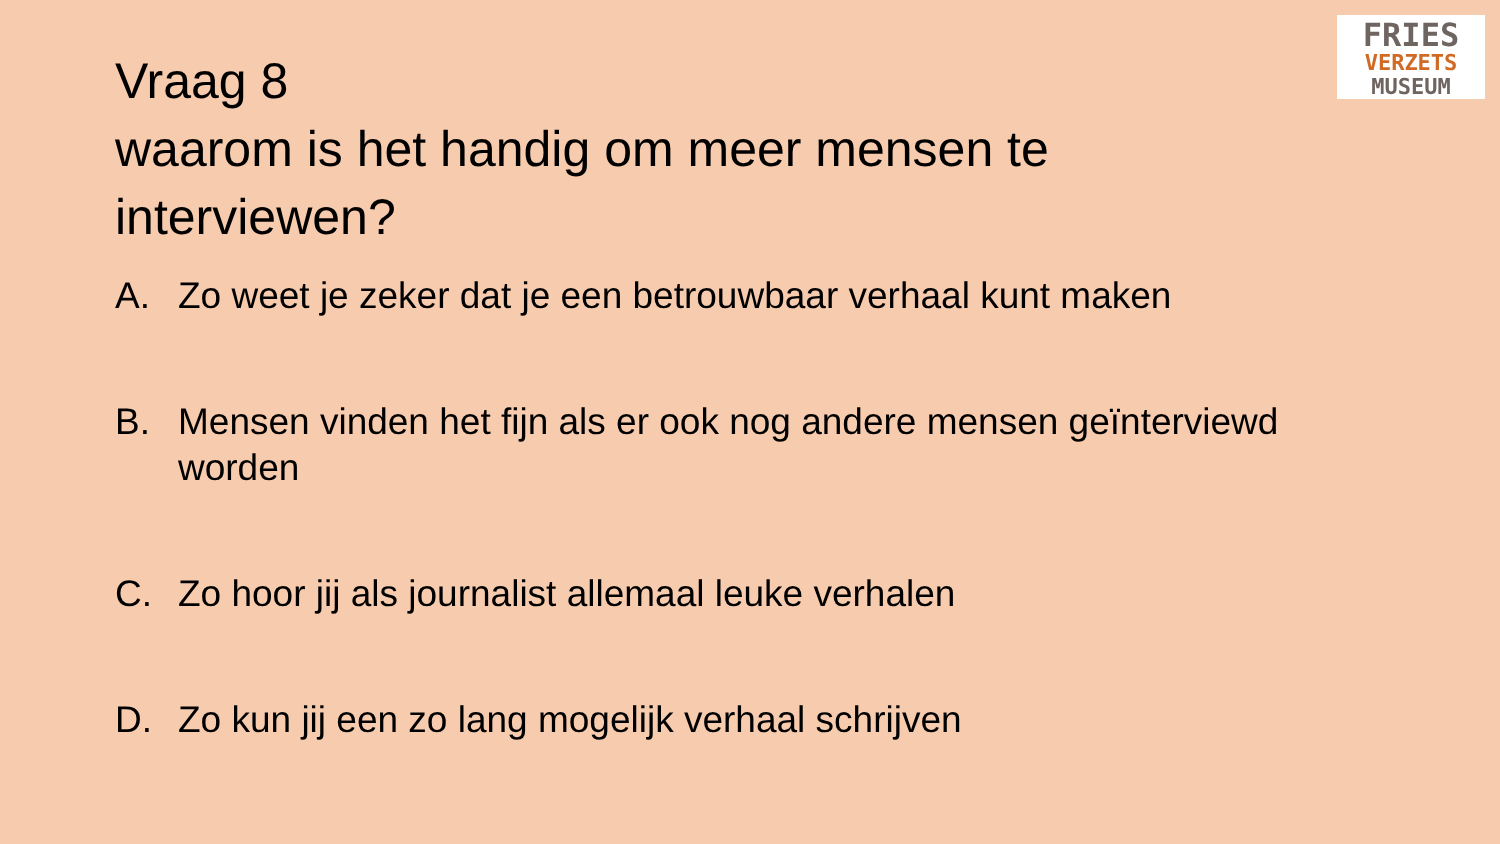Vraag 8
waarom is het handig om meer mensen te interviewen?
FRIES
VERZETS
MUSEUM
A. Zo weet je zeker dat je een betrouwbaar verhaal kunt maken
B. Mensen vinden het fijn als er ook nog andere mensen geïnterviewd worden
C. Zo hoor jij als journalist allemaal leuke verhalen
D. Zo kun jij een zo lang mogelijk verhaal schrijven